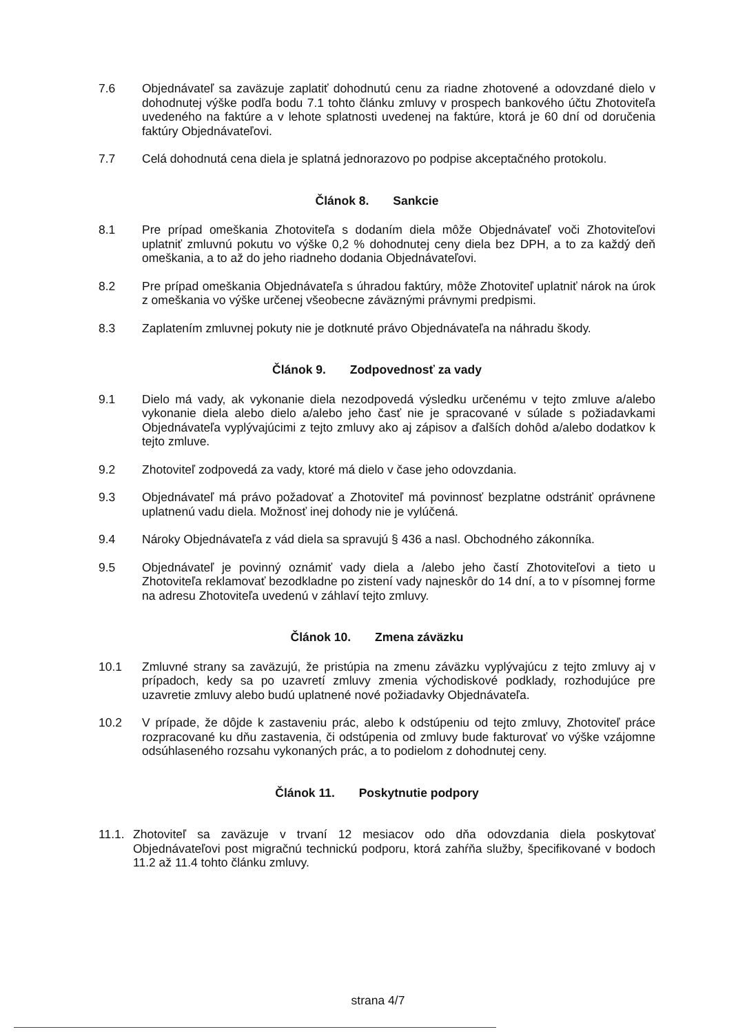7.6 Objednávateľ sa zaväzuje zaplatiť dohodnutú cenu za riadne zhotovené a odovzdané dielo v dohodnutej výške podľa bodu 7.1 tohto článku zmluvy v prospech bankového účtu Zhotoviteľa uvedeného na faktúre a v lehote splatnosti uvedenej na faktúre, ktorá je 60 dní od doručenia faktúry Objednávateľovi.
7.7 Celá dohodnutá cena diela je splatná jednorazovo po podpise akceptačného protokolu.
Článok 8. Sankcie
8.1 Pre prípad omeškania Zhotoviteľa s dodaním diela môže Objednávateľ voči Zhotoviteľovi uplatniť zmluvnú pokutu vo výške 0,2 % dohodnutej ceny diela bez DPH, a to za každý deň omeškania, a to až do jeho riadneho dodania Objednávateľovi.
8.2 Pre prípad omeškania Objednávateľa s úhradou faktúry, môže Zhotoviteľ uplatniť nárok na úrok z omeškania vo výške určenej všeobecne záväznými právnymi predpismi.
8.3 Zaplatením zmluvnej pokuty nie je dotknuté právo Objednávateľa na náhradu škody.
Článok 9. Zodpovednosť za vady
9.1 Dielo má vady, ak vykonanie diela nezodpovedá výsledku určenému v tejto zmluve a/alebo vykonanie diela alebo dielo a/alebo jeho časť nie je spracované v súlade s požiadavkami Objednávateľa vyplývajúcimi z tejto zmluvy ako aj zápisov a ďalších dohôd a/alebo dodatkov k tejto zmluve.
9.2 Zhotoviteľ zodpovedá za vady, ktoré má dielo v čase jeho odovzdania.
9.3 Objednávateľ má právo požadovať a Zhotoviteľ má povinnosť bezplatne odstrániť oprávnene uplatnenú vadu diela. Možnosť inej dohody nie je vylúčená.
9.4 Nároky Objednávateľa z vád diela sa spravujú § 436 a nasl. Obchodného zákonníka.
9.5 Objednávateľ je povinný oznámiť vady diela a /alebo jeho častí Zhotoviteľovi a tieto u Zhotoviteľa reklamovať bezodkladne po zistení vady najneskôr do 14 dní, a to v písomnej forme na adresu Zhotoviteľa uvedenú v záhlaví tejto zmluvy.
Článok 10. Zmena záväzku
10.1 Zmluvné strany sa zaväzujú, že pristúpia na zmenu záväzku vyplývajúcu z tejto zmluvy aj v prípadoch, kedy sa po uzavretí zmluvy zmenia východiskové podklady, rozhodujúce pre uzavretie zmluvy alebo budú uplatnené nové požiadavky Objednávateľa.
10.2 V prípade, že dôjde k zastaveniu prác, alebo k odstúpeniu od tejto zmluvy, Zhotoviteľ práce rozpracované ku dňu zastavenia, či odstúpenia od zmluvy bude fakturovať vo výške vzájomne odsúhlaseného rozsahu vykonaných prác, a to podielom z dohodnutej ceny.
Článok 11. Poskytnutie podpory
11.1.
Zhotoviteľ sa zaväzuje v trvaní 12 mesiacov odo dňa odovzdania diela poskytovať Objednávateľovi post migračnú technickú podporu, ktorá zahŕňa služby, špecifikované v bodoch 11.2 až 11.4 tohto článku zmluvy.
strana 4/7